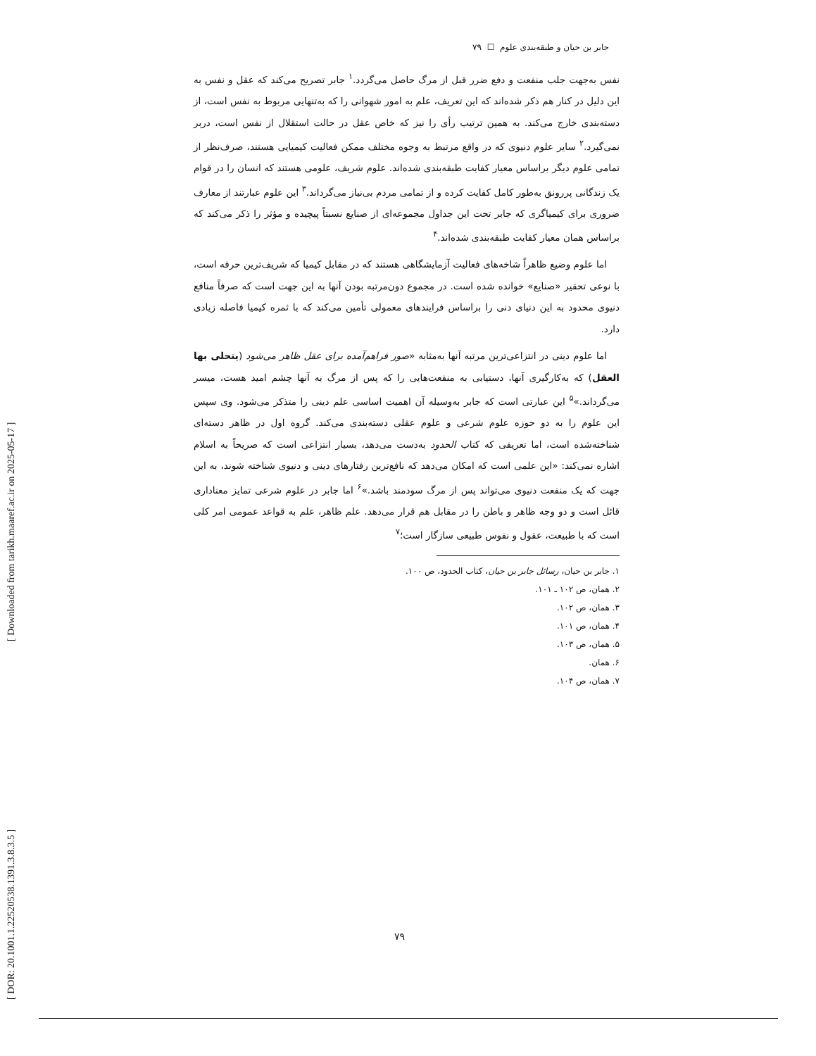[ DOR: 20.1001.1.22520538.1391.3.8.3.5 ] [ Downloaded from tarikh.maaref.ac.ir on 2025-05-17 ]
جابر بن حیان و طبقه‌بندی علوم ☐ ۷۹
نفس به‌جهت جلب منفعت و دفع ضرر قبل از مرگ حاصل می‌گردد.<sup>۱</sup> جابر تصریح می‌کند که عقل و نفس به این دلیل در کنار هم ذکر شده‌اند که این تعریف، علم به امور شهوانی را که به‌تنهایی مربوط به نفس است، از دسته‌بندی خارج می‌کند. به همین ترتیب رأی را نیز که خاص عقل در حالت استقلال از نفس است، دربر نمی‌گیرد.<sup>۲</sup> سایر علوم دنیوی که در واقع مرتبط به وجوه مختلف ممکن فعالیت کیمیایی هستند، صرف‌نظر از تمامی علوم دیگر براساس معیار کفایت طبقه‌بندی شده‌اند. علوم شریف، علومی هستند که انسان را در قوام یک زندگانی پررونق به‌طور کامل کفایت کرده و از تمامی مردم بی‌نیاز می‌گرداند.<sup>۳</sup> این علوم عبارتند از معارف ضروری برای کیمیاگری که جابر تحت این جداول مجموعه‌ای از صنایع نسبتاً پیچیده و مؤثر را ذکر می‌کند که براساس همان معیار کفایت طبقه‌بندی شده‌اند.<sup>۴</sup>
اما علوم وضیع ظاهراً شاخه‌های فعالیت آزمایشگاهی هستند که در مقابل کیمیا که شریف‌ترین حرفه است، با نوعی تحقیر «صنایع» خوانده شده است. در مجموع دون‌مرتبه بودن آنها به این جهت است که صرفاً منافع دنیوی محدود به این دنیای دنی را براساس فرایندهای معمولی تأمین می‌کند که با ثمره کیمیا فاصله زیادی دارد.
اما علوم دینی در انتزاعی‌ترین مرتبه آنها به‌مثابه «صور فراهم‌آمده برای عقل ظاهر می‌شود (یتحلی بها العقل) که به‌کارگیری آنها، دستیابی به منفعت‌هایی را که پس از مرگ به آنها چشم امید هست، میسر می‌گرداند.»<sup>۵</sup> این عبارتی است که جابر به‌وسیله آن اهمیت اساسی علم دینی را متذکر می‌شود. وی سپس این علوم را به دو حوزه علوم شرعی و علوم عقلی دسته‌بندی می‌کند. گروه اول در ظاهر دسته‌ای شناخته‌شده است، اما تعریفی که کتاب الحدود به‌دست می‌دهد، بسیار انتزاعی است که صریحاً به اسلام اشاره نمی‌کند: «این علمی است که امکان می‌دهد که نافع‌ترین رفتارهای دینی و دنیوی شناخته شوند، به این جهت که یک منفعت دنیوی می‌تواند پس از مرگ سودمند باشد.»<sup>۶</sup> اما جابر در علوم شرعی تمایز معناداری قائل است و دو وجه ظاهر و باطن را در مقابل هم قرار می‌دهد. علم ظاهر، علم به قواعد عمومی امر کلی است که با طبیعت، عقول و نفوس طبیعی سازگار است؛<sup>۷</sup>
۱. جابر بن حیان، رسائل جابر بن حیان، کتاب الحدود، ص ۱۰۰.
۲. همان، ص ۱۰۲ ـ ۱۰۱.
۳. همان، ص ۱۰۲.
۴. همان، ص ۱۰۱.
۵. همان، ص ۱۰۳.
۶. همان.
۷. همان، ص ۱۰۴.
۷۹